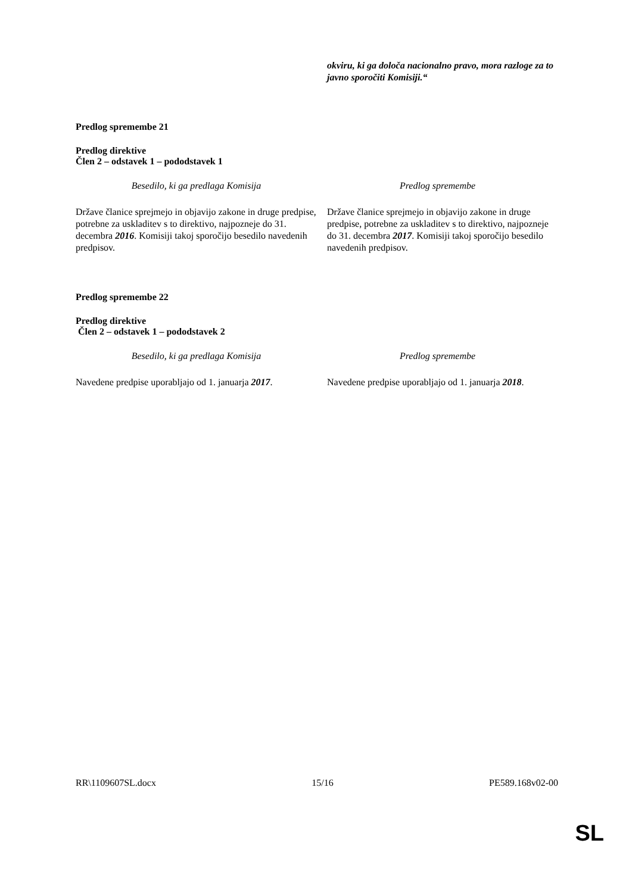| | okviru, ki ga določa nacionalno pravo, mora razloge za to javno sporočiti Komisiji.“ |
Predlog spremembe 21
Predlog direktive
Člen 2 – odstavek 1 – pododstavek 1
| Besedilo, ki ga predlaga Komisija | Predlog spremembe |
| Države članice sprejmejo in objavijo zakone in druge predpise, potrebne za uskladitev s to direktivo, najpozneje do 31. decembra 2016 . Komisiji takoj sporočijo besedilo navedenih predpisov. | Države članice sprejmejo in objavijo zakone in druge predpise, potrebne za uskladitev s to direktivo, najpozneje do 31. decembra 2017 . Komisiji takoj sporočijo besedilo navedenih predpisov. |
Predlog spremembe 22
Predlog direktive
Člen 2 – odstavek 1 – pododstavek 2
| Besedilo, ki ga predlaga Komisija | Predlog spremembe |
| Navedene predpise uporabljajo od 1. januarja 2017 . | Navedene predpise uporabljajo od 1. januarja 2018 . |
RR\1109607SL.docx 15/16 PE589.168v02-00
SL